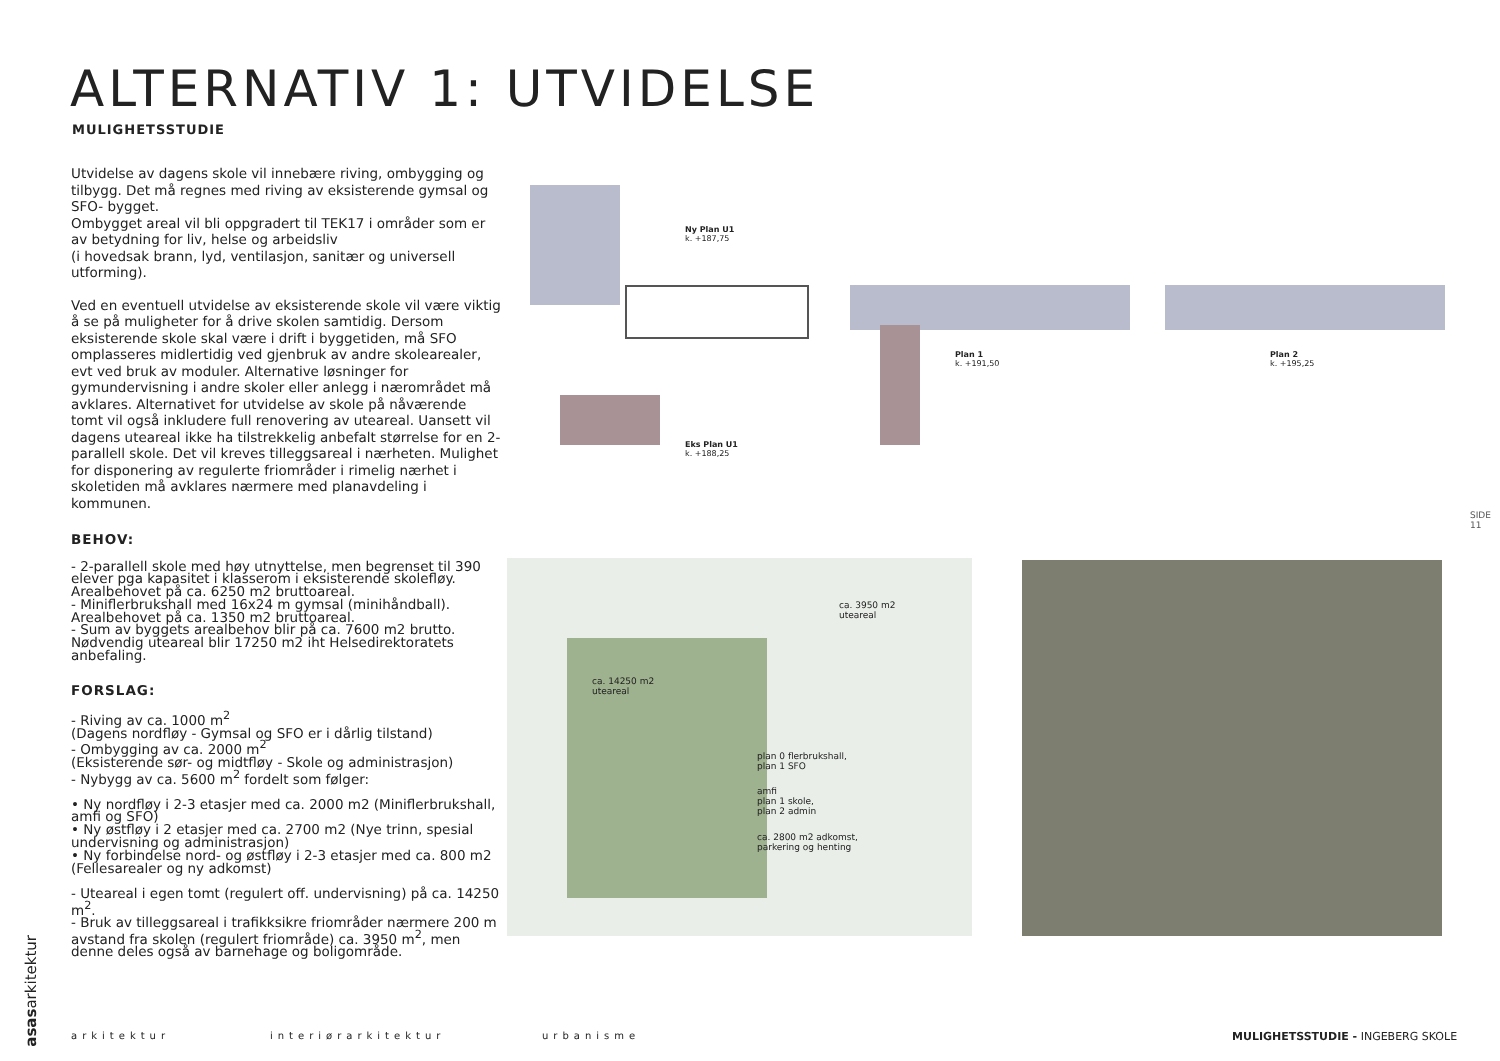ALTERNATIV 1: UTVIDELSE
MULIGHETSSTUDIE
Utvidelse av dagens skole vil innebære riving, ombygging og tilbygg. Det må regnes med riving av eksisterende gymsal og SFO- bygget.
Ombygget areal vil bli oppgradert til TEK17 i områder som er av betydning for liv, helse og arbeidsliv
(i hovedsak brann, lyd, ventilasjon, sanitær og universell utforming).
Ved en eventuell utvidelse av eksisterende skole vil være viktig å se på muligheter for å drive skolen samtidig. Dersom eksisterende skole skal være i drift i byggetiden, må SFO omplasseres midlertidig ved gjenbruk av andre skolearealer, evt ved bruk av moduler. Alternative løsninger for gymundervisning i andre skoler eller anlegg i nærområdet må avklares. Alternativet for utvidelse av skole på nåværende tomt vil også inkludere full renovering av uteareal. Uansett vil dagens uteareal ikke ha tilstrekkelig anbefalt størrelse for en 2-parallell skole. Det vil kreves tilleggsareal i nærheten. Mulighet for disponering av regulerte friområder i rimelig nærhet i skoletiden må avklares nærmere med planavdeling i kommunen.
BEHOV:
- 2-parallell skole med høy utnyttelse, men begrenset til 390 elever pga kapasitet i klasserom i eksisterende skolefløy. Arealbehovet på ca. 6250 m2 bruttoareal.
- Miniflerbrukshall med 16x24 m gymsal (minihåndball). Arealbehovet på ca. 1350 m2 bruttoareal.
- Sum av byggets arealbehov blir på ca. 7600 m2 brutto. Nødvendig uteareal blir 17250 m2 iht Helsedirektoratets anbefaling.
FORSLAG:
- Riving av ca. 1000 m<sup>2</sup>
(Dagens nordfløy - Gymsal og SFO er i dårlig tilstand)
- Ombygging av ca. 2000 m<sup>2</sup>
(Eksisterende sør- og midtfløy - Skole og administrasjon)
- Nybygg av ca. 5600 m<sup>2</sup> fordelt som følger:
• Ny nordfløy i 2-3 etasjer med ca. 2000 m2 (Miniflerbrukshall, amfi og SFO)
• Ny østfløy i 2 etasjer med ca. 2700 m2 (Nye trinn, spesial undervisning og administrasjon)
• Ny forbindelse nord- og østfløy i 2-3 etasjer med ca. 800 m2 (Fellesarealer og ny adkomst)
- Uteareal i egen tomt (regulert off. undervisning) på ca. 14250 m<sup>2</sup>.
- Bruk av tilleggsareal i trafikksikre friområder nærmere 200 m avstand fra skolen (regulert friområde) ca. 3950 m<sup>2</sup>, men denne deles også av barnehage og boligområde.
Ny Plan U1
k. +187,75
Eks Plan U1
k. +188,25
Plan 1
k. +191,50
Plan 2
k. +195,25
ca. 14250 m2
uteareal
ca. 3950 m2
uteareal
plan 0 flerbrukshall,
plan 1 SFO
amfi
plan 1 skole,
plan 2 admin
ca. 2800 m2 adkomst,
parkering og henting
SIDE
11
arkitektur interiørarkitektur urbanisme
MULIGHETSSTUDIE - INGEBERG SKOLE
asasarkitektur